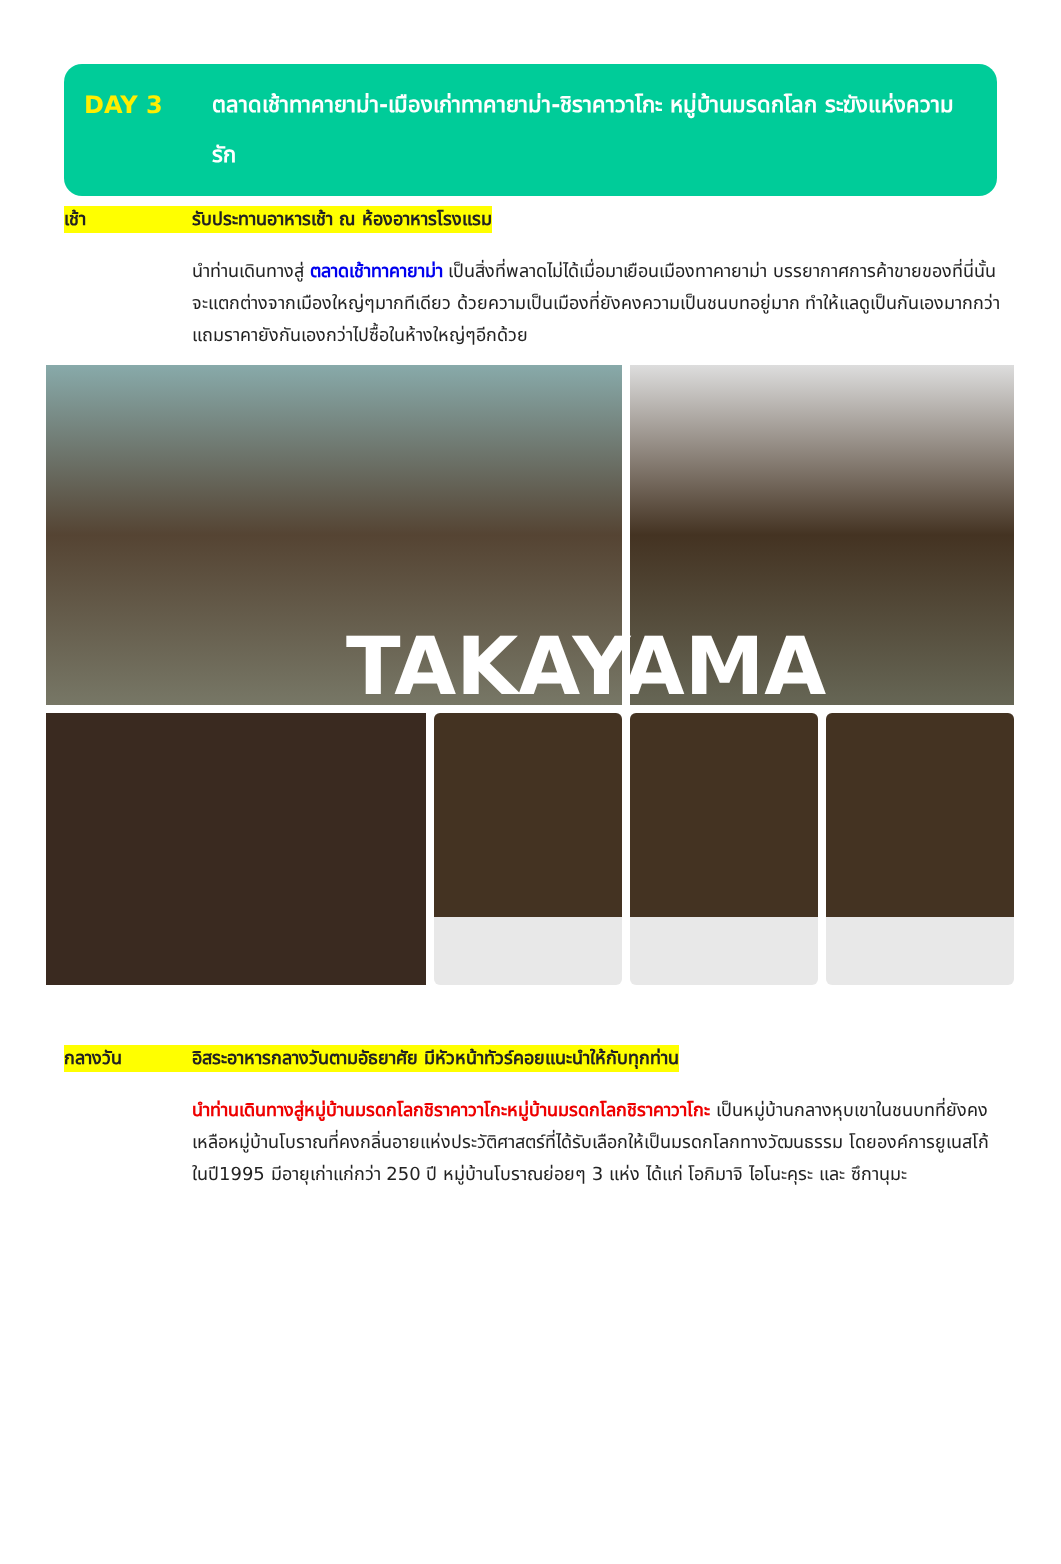DAY 3 ตลาดเช้าทาคายาม่า-เมืองเก่าทาคายาม่า-ชิราคาวาโกะ หมู่บ้านมรดกโลก ระฆังแห่งความรัก
เช้า รับประทานอาหารเช้า ณ ห้องอาหารโรงแรม
นำท่านเดินทางสู่ ตลาดเช้าทาคายาม่า เป็นสิ่งที่พลาดไม่ได้เมื่อมาเยือนเมืองทาคายาม่า บรรยากาศการค้าขายของที่นี่นั้นจะแตกต่างจากเมืองใหญ่ๆมากทีเดียว ด้วยความเป็นเมืองที่ยังคงความเป็นชนบทอยู่มาก ทำให้แลดูเป็นกันเองมากกว่า แถมราคายังกันเองกว่าไปซื้อในห้างใหญ่ๆอีกด้วย
TAKAYAMA
กลางวัน อิสระอาหารกลางวันตามอัธยาศัย มีหัวหน้าทัวร์คอยแนะนำให้กับทุกท่าน
นำท่านเดินทางสู่หมู่บ้านมรดกโลกชิราคาวาโกะหมู่บ้านมรดกโลกชิราคาวาโกะ เป็นหมู่บ้านกลางหุบเขาในชนบทที่ยังคงเหลือหมู่บ้านโบราณที่คงกลิ่นอายแห่งประวัติศาสตร์ที่ได้รับเลือกให้เป็นมรดกโลกทางวัฒนธรรม โดยองค์การยูเนสโก้ในปี1995 มีอายุเก่าแก่กว่า 250 ปี หมู่บ้านโบราณย่อยๆ 3 แห่ง ได้แก่ โอกิมาจิ ไอโนะคุระ และ ซึกานุมะ